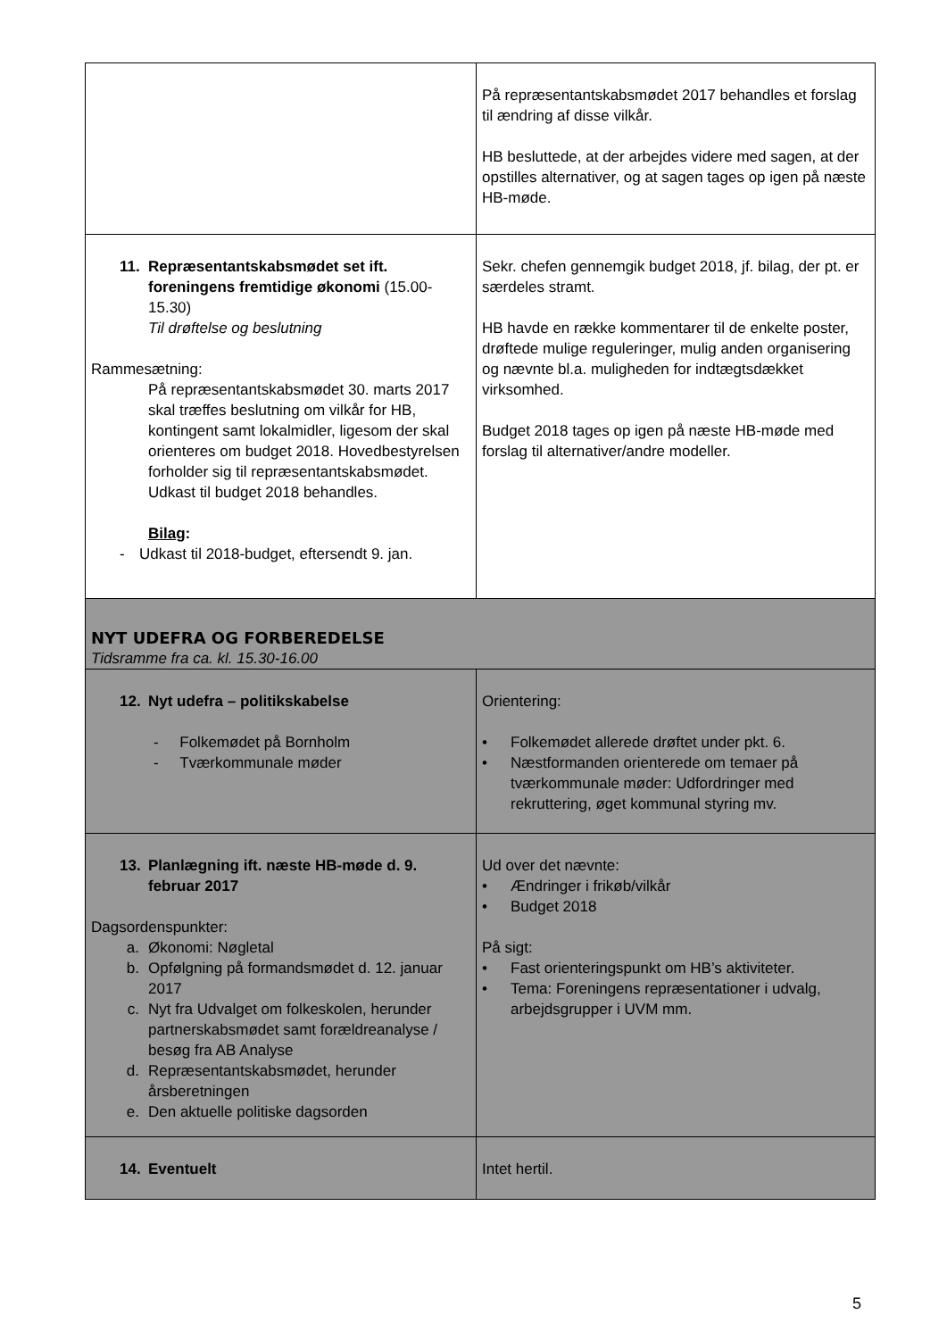| | På repræsentantskabsmødet 2017 behandles et forslag til ændring af disse vilkår. HB besluttede, at der arbejdes videre med sagen, at der opstilles alternativer, og at sagen tages op igen på næste HB-møde. |
| 11. Repræsentantskabsmødet set ift. foreningens fremtidige økonomi (15.00-15.30) Til drøftelse og beslutning Rammesætning: På repræsentantskabsmødet 30. marts 2017 skal træffes beslutning om vilkår for HB, kontingent samt lokalmidler, ligesom der skal orienteres om budget 2018. Hovedbestyrelsen forholder sig til repræsentantskabsmødet. Udkast til budget 2018 behandles. Bilag : - Udkast til 2018-budget, eftersendt 9. jan. | Sekr. chefen gennemgik budget 2018, jf. bilag, der pt. er særdeles stramt. HB havde en række kommentarer til de enkelte poster, drøftede mulige reguleringer, mulig anden organisering og nævnte bl.a. muligheden for indtægtsdækket virksomhed. Budget 2018 tages op igen på næste HB-møde med forslag til alternativer/andre modeller. |
| NYT UDEFRA OG FORBEREDELSE Tidsramme fra ca. kl. 15.30-16.00 | |
| 12. Nyt udefra – politikskabelse - Folkemødet på Bornholm - Tværkommunale møder | Orientering: • Folkemødet allerede drøftet under pkt. 6. • Næstformanden orienterede om temaer på tværkommunale møder: Udfordringer med rekruttering, øget kommunal styring mv. |
| 13. Planlægning ift. næste HB-møde d. 9. februar 2017 Dagsordenspunkter: a. Økonomi: Nøgletal b. Opfølgning på formandsmødet d. 12. januar 2017 c. Nyt fra Udvalget om folkeskolen, herunder partnerskabsmødet samt forældreanalyse / besøg fra AB Analyse d. Repræsentantskabsmødet, herunder årsberetningen e. Den aktuelle politiske dagsorden | Ud over det nævnte: • Ændringer i frikøb/vilkår • Budget 2018 På sigt: • Fast orienteringspunkt om HB’s aktiviteter. • Tema: Foreningens repræsentationer i udvalg, arbejdsgrupper i UVM mm. |
| 14. Eventuelt | Intet hertil. |
5